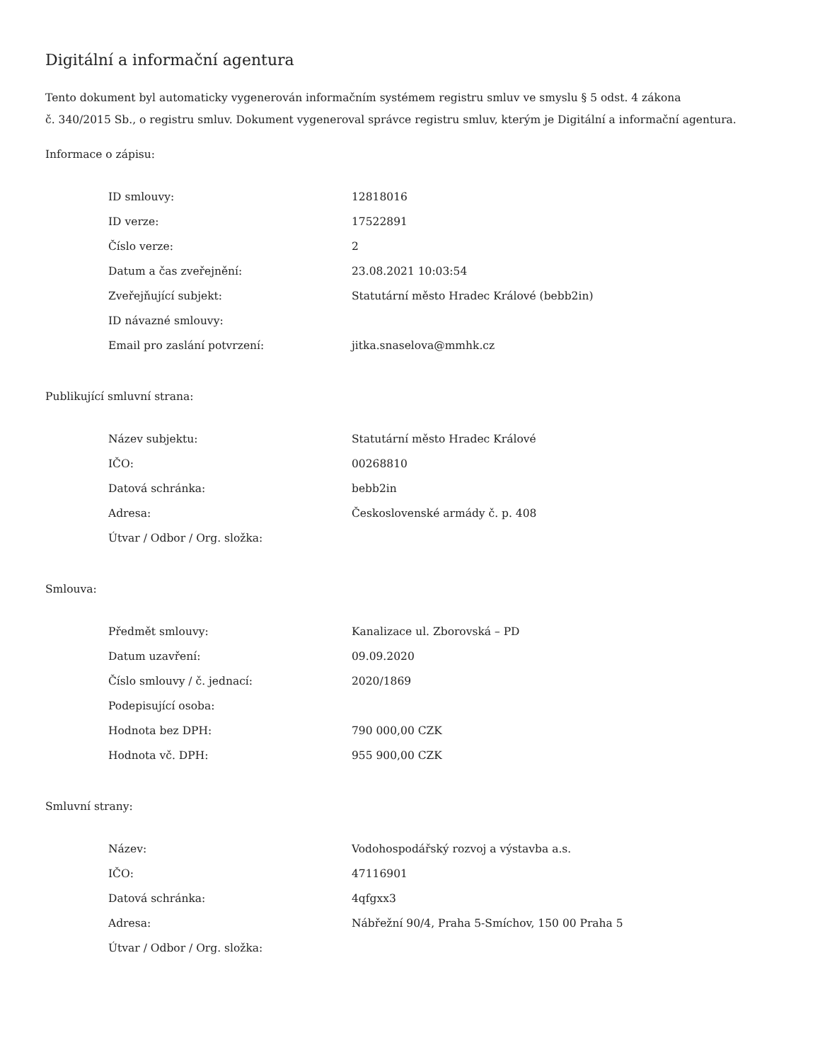Digitální a informační agentura
Tento dokument byl automaticky vygenerován informačním systémem registru smluv ve smyslu § 5 odst. 4 zákona
č. 340/2015 Sb., o registru smluv. Dokument vygeneroval správce registru smluv, kterým je Digitální a informační agentura.
Informace o zápisu:
| ID smlouvy: | 12818016 |
| ID verze: | 17522891 |
| Číslo verze: | 2 |
| Datum a čas zveřejnění: | 23.08.2021 10:03:54 |
| Zveřejňující subjekt: | Statutární město Hradec Králové (bebb2in) |
| ID návazné smlouvy: | |
| Email pro zaslání potvrzení: | jitka.snaselova@mmhk.cz |
Publikující smluvní strana:
| Název subjektu: | Statutární město Hradec Králové |
| IČO: | 00268810 |
| Datová schránka: | bebb2in |
| Adresa: | Československé armády č. p. 408 |
| Útvar / Odbor / Org. složka: | |
Smlouva:
| Předmět smlouvy: | Kanalizace ul. Zborovská – PD |
| Datum uzavření: | 09.09.2020 |
| Číslo smlouvy / č. jednací: | 2020/1869 |
| Podepisující osoba: | |
| Hodnota bez DPH: | 790 000,00 CZK |
| Hodnota vč. DPH: | 955 900,00 CZK |
Smluvní strany:
| Název: | Vodohospodářský rozvoj a výstavba a.s. |
| IČO: | 47116901 |
| Datová schránka: | 4qfgxx3 |
| Adresa: | Nábřežní 90/4, Praha 5-Smíchov, 150 00 Praha 5 |
| Útvar / Odbor / Org. složka: | |